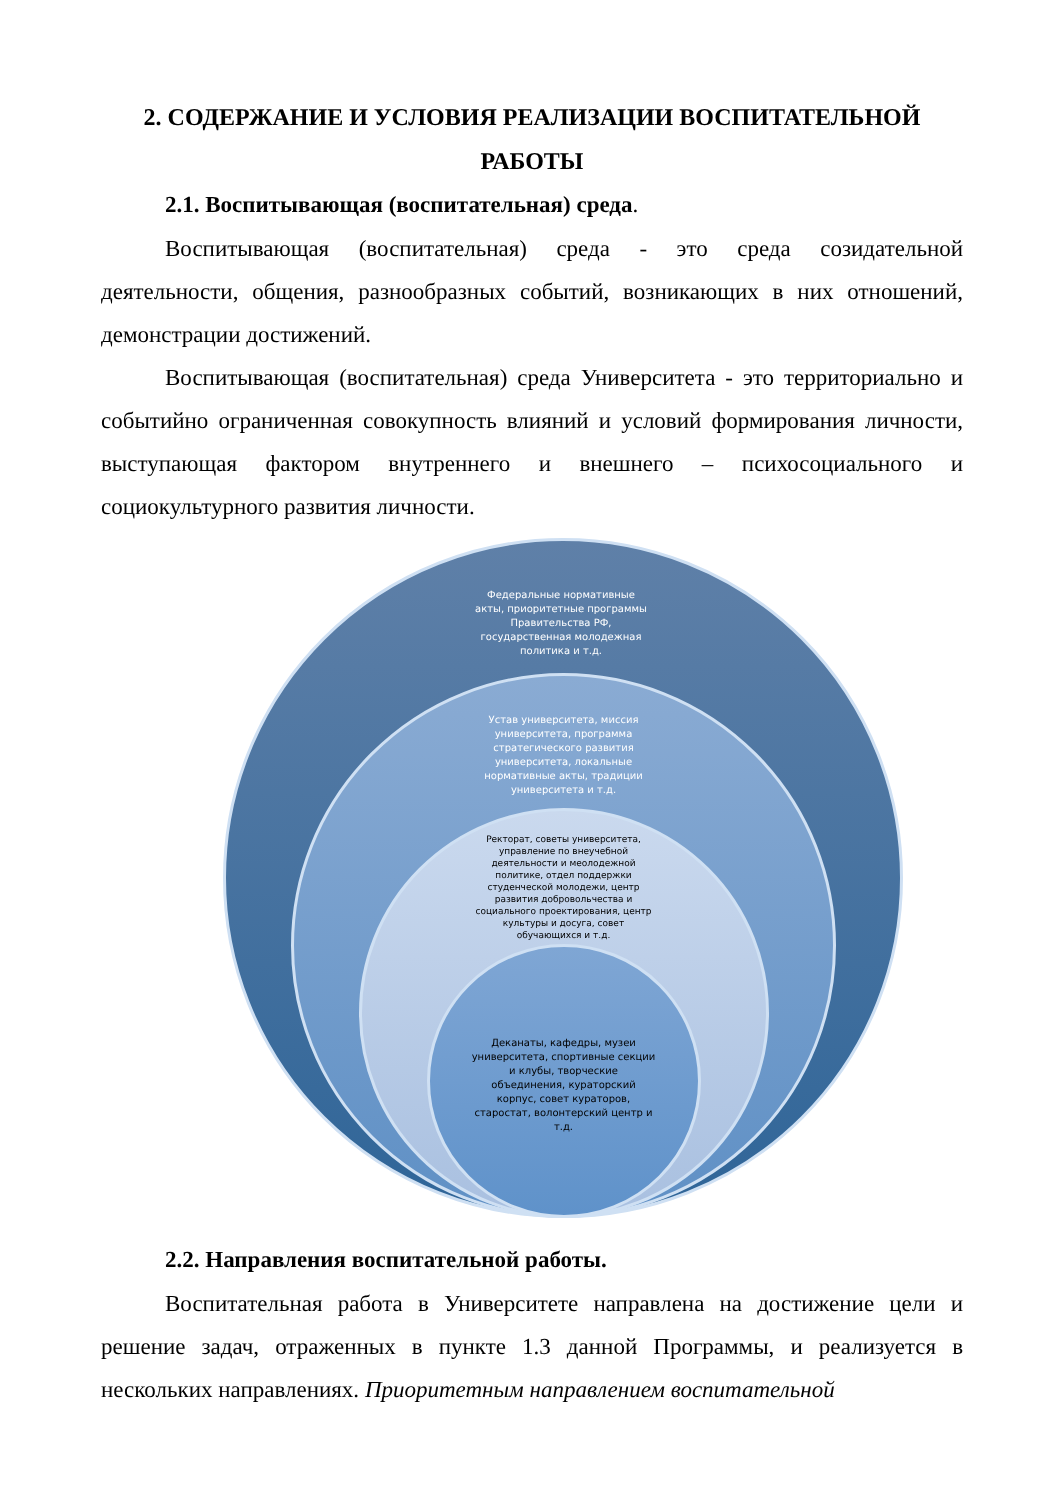2. СОДЕРЖАНИЕ И УСЛОВИЯ РЕАЛИЗАЦИИ ВОСПИТАТЕЛЬНОЙ РАБОТЫ
2.1. Воспитывающая (воспитательная) среда.
Воспитывающая (воспитательная) среда - это среда созидательной деятельности, общения, разнообразных событий, возникающих в них отношений, демонстрации достижений.
Воспитывающая (воспитательная) среда Университета - это территориально и событийно ограниченная совокупность влияний и условий формирования личности, выступающая фактором внутреннего и внешнего – психосоциального и социокультурного развития личности.
Федеральные нормативные акты, приоритетные программы Правительства РФ, государственная молодежная политика и т.д.
Устав университета, миссия университета, программа стратегического развития университета, локальные нормативные акты, традиции университета и т.д.
Ректорат, советы университета, управление по внеучебной деятельности и меолодежной политике, отдел поддержки студенческой молодежи, центр развития добровольчества и социального проектирования, центр культуры и досуга, совет обучающихся и т.д.
Деканаты, кафедры, музеи университета, спортивные секции и клубы, творческие объединения, кураторский корпус, совет кураторов, старостат, волонтерский центр и т.д.
2.2. Направления воспитательной работы.
Воспитательная работа в Университете направлена на достижение цели и решение задач, отраженных в пункте 1.3 данной Программы, и реализуется в нескольких направлениях. Приоритетным направлением воспитательной